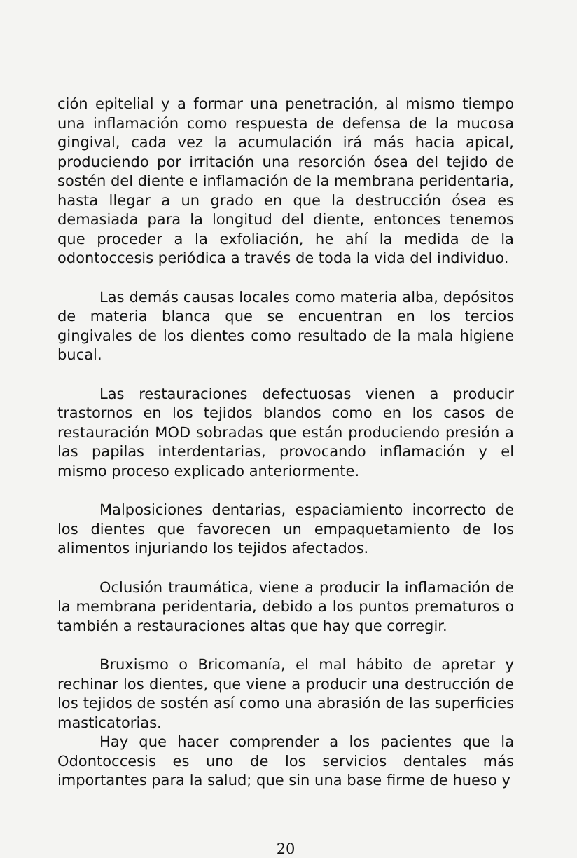ción epitelial y a formar una penetración, al mismo tiempo una inflamación como respuesta de defensa de la mucosa gingival, cada vez la acumulación irá más hacia apical, produciendo por irritación una resorción ósea del tejido de sostén del diente e inflamación de la membrana peridentaria, hasta llegar a un grado en que la destrucción ósea es demasiada para la longitud del diente, entonces tenemos que proceder a la exfoliación, he ahí la medida de la odontoccesis periódica a través de toda la vida del individuo.
Las demás causas locales como materia alba, depósitos de materia blanca que se encuentran en los tercios gingivales de los dientes como resultado de la mala higiene bucal.
Las restauraciones defectuosas vienen a producir trastornos en los tejidos blandos como en los casos de restauración MOD sobradas que están produciendo presión a las papilas interdentarias, provocando inflamación y el mismo proceso explicado anteriormente.
Malposiciones dentarias, espaciamiento incorrecto de los dientes que favorecen un empaquetamiento de los alimentos injuriando los tejidos afectados.
Oclusión traumática, viene a producir la inflamación de la membrana peridentaria, debido a los puntos prematuros o también a restauraciones altas que hay que corregir.
Bruxismo o Bricomanía, el mal hábito de apretar y rechinar los dientes, que viene a producir una destrucción de los tejidos de sostén así como una abrasión de las superficies masticatorias.
Hay que hacer comprender a los pacientes que la Odontoccesis es uno de los servicios dentales más importantes para la salud; que sin una base firme de hueso y
20